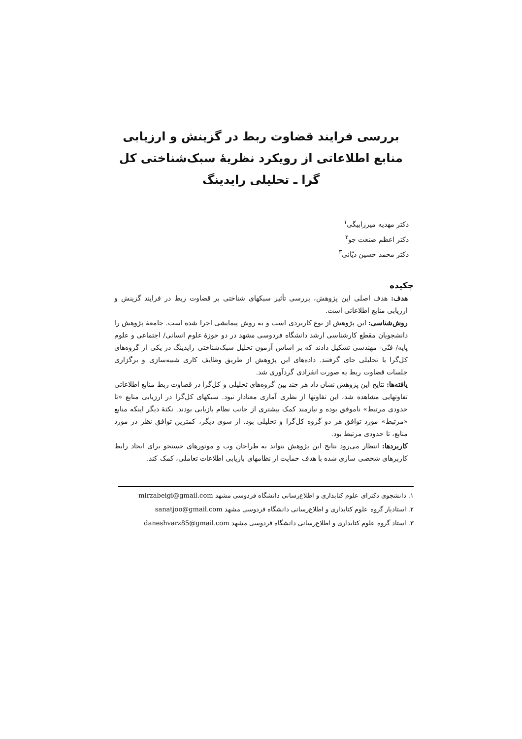بررسی فرایند قضاوت ربط در گزینش و ارزیابی منابع اطلاعاتی از رویکرد نظریهٔ سبک‌شناختی کل گرا ـ تحلیلی رایدینگ
دکتر مهدیه میرزابیگی<sup>۱</sup>
دکتر اعظم صنعت جو<sup>۲</sup>
دکتر محمد حسین دیّانی<sup>۳</sup>
چکیده
هدف: هدف اصلی این پژوهش، بررسی تأثیر سبکهای شناختی بر قضاوت ربط در فرایند گزینش و ارزیابی منابع اطلاعاتی است.
روش‌شناسی: این پژوهش از نوع کاربردی است و به روش پیمایشی اجرا شده است. جامعهٔ پژوهش را دانشجویان مقطع کارشناسی ارشد دانشگاه فردوسی مشهد در دو حوزهٔ علوم انسانی/ اجتماعی و علوم پایه/ فنّی- مهندسی تشکیل دادند که بر اساس آزمون تحلیل سبک‌شناختی رایدینگ در یکی از گروه‌های کل‌گرا یا تحلیلی جای گرفتند. داده‌های این پژوهش از طریق وظایف کاری شبیه‌سازی و برگزاری جلسات قضاوت ربط به صورت انفرادی گردآوری شد.
یافته‌ها: نتایج این پژوهش نشان داد هر چند بین گروه‌های تحلیلی و کل‌گرا در قضاوت ربط منابع اطلاعاتی تفاوتهایی مشاهده شد، این تفاوتها از نظری آماری معنادار نبود. سبکهای کل‌گرا در ارزیابی منابع «تا حدودی مرتبط» ناموفق بوده و نیازمند کمک بیشتری از جانب نظام بازیابی بودند. نکتهٔ دیگر اینکه منابع «مرتبط» مورد توافق هر دو گروه کل‌گرا و تحلیلی بود. از سوی دیگر، کمترین توافق نظر در مورد منابع، تا حدودی مرتبط بود.
کاربردها: انتظار می‌رود نتایج این پژوهش بتواند به طراحان وب و موتورهای جستجو برای ایجاد رابط کاربرهای شخصی سازی شده با هدف حمایت از نظامهای بازیابی اطلاعات تعاملی، کمک کند.
۱. دانشجوی دکترای علوم کتابداری و اطلاع‌رسانی دانشگاه فردوسی مشهد mirzabeigi@gmail.com
۲. استادیار گروه علوم کتابداری و اطلاع‌رسانی دانشگاه فردوسی مشهد sanatjoo@gmail.com
۳. استاد گروه علوم کتابداری و اطلاع‌رسانی دانشگاه فردوسی مشهد daneshvarz85@gmail.com